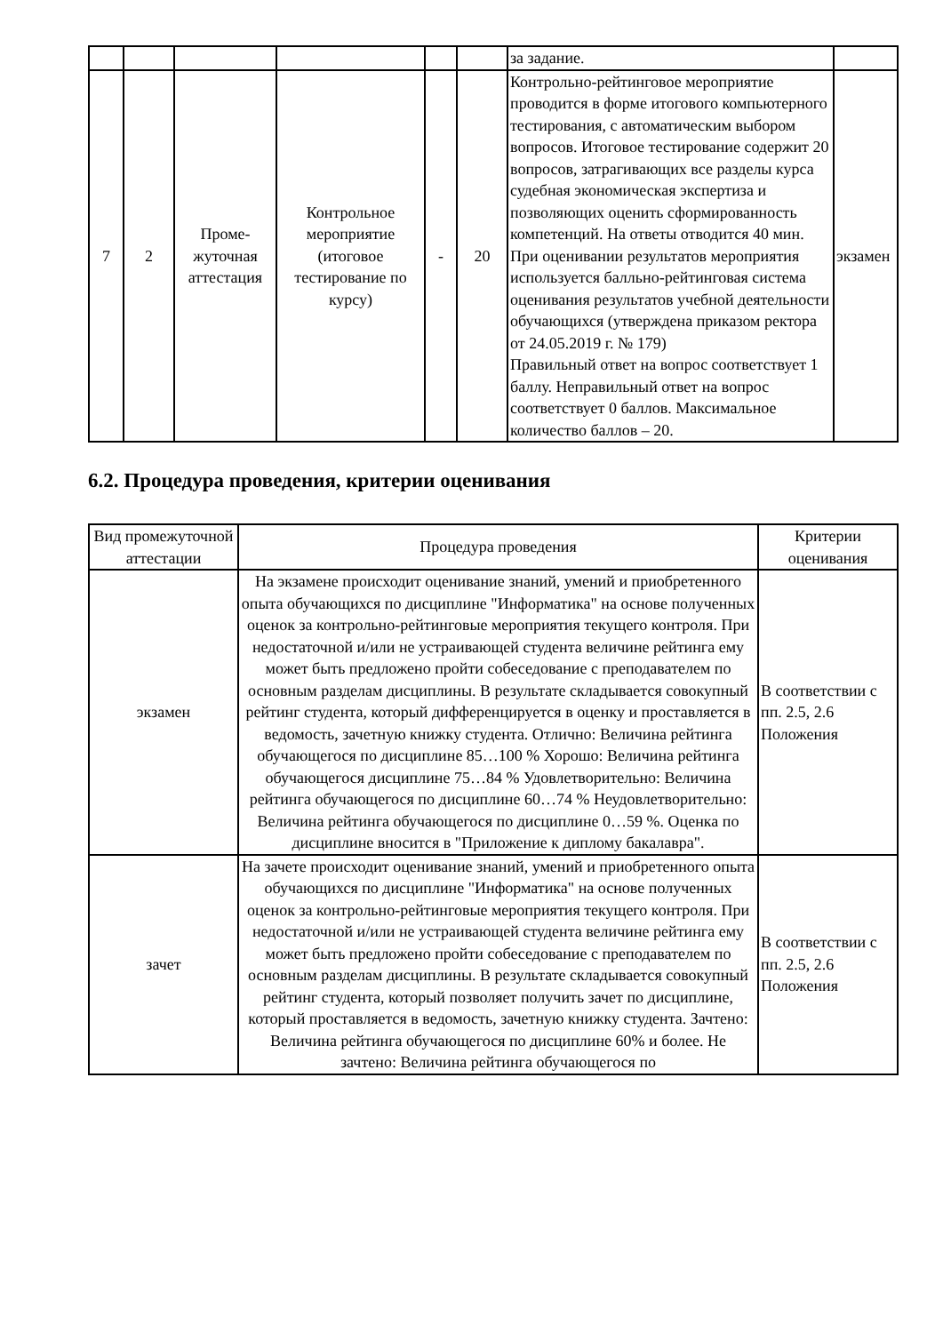| | | | | | | за задание. | |
| 7 | 2 | Проме- жуточная аттестация | Контрольное мероприятие (итоговое тестирование по курсу) | - | 20 | Контрольно-рейтинговое мероприятие проводится в форме итогового компьютерного тестирования, с автоматическим выбором вопросов. Итоговое тестирование содержит 20 вопросов, затрагивающих все разделы курса судебная экономическая экспертиза и позволяющих оценить сформированность компетенций. На ответы отводится 40 мин. При оценивании результатов мероприятия используется балльно-рейтинговая система оценивания результатов учебной деятельности обучающихся (утверждена приказом ректора от 24.05.2019 г. № 179) Правильный ответ на вопрос соответствует 1 баллу. Неправильный ответ на вопрос соответствует 0 баллов. Максимальное количество баллов – 20. | экзамен |
6.2. Процедура проведения, критерии оценивания
| Вид промежуточной аттестации | Процедура проведения | Критерии оценивания |
| --- | --- | --- |
| экзамен | На экзамене происходит оценивание знаний, умений и приобретенного опыта обучающихся по дисциплине "Информатика" на основе полученных оценок за контрольно-рейтинговые мероприятия текущего контроля. При недостаточной и/или не устраивающей студента величине рейтинга ему может быть предложено пройти собеседование с преподавателем по основным разделам дисциплины. В результате складывается совокупный рейтинг студента, который дифференцируется в оценку и проставляется в ведомость, зачетную книжку студента. Отлично: Величина рейтинга обучающегося по дисциплине 85…100 % Хорошо: Величина рейтинга обучающегося дисциплине 75…84 % Удовлетворительно: Величина рейтинга обучающегося по дисциплине 60…74 % Неудовлетворительно: Величина рейтинга обучающегося по дисциплине 0…59 %. Оценка по дисциплине вносится в "Приложение к диплому бакалавра". | В соответствии с пп. 2.5, 2.6 Положения |
| зачет | На зачете происходит оценивание знаний, умений и приобретенного опыта обучающихся по дисциплине "Информатика" на основе полученных оценок за контрольно-рейтинговые мероприятия текущего контроля. При недостаточной и/или не устраивающей студента величине рейтинга ему может быть предложено пройти собеседование с преподавателем по основным разделам дисциплины. В результате складывается совокупный рейтинг студента, который позволяет получить зачет по дисциплине, который проставляется в ведомость, зачетную книжку студента. Зачтено: Величина рейтинга обучающегося по дисциплине 60% и более. Не зачтено: Величина рейтинга обучающегося по | В соответствии с пп. 2.5, 2.6 Положения |